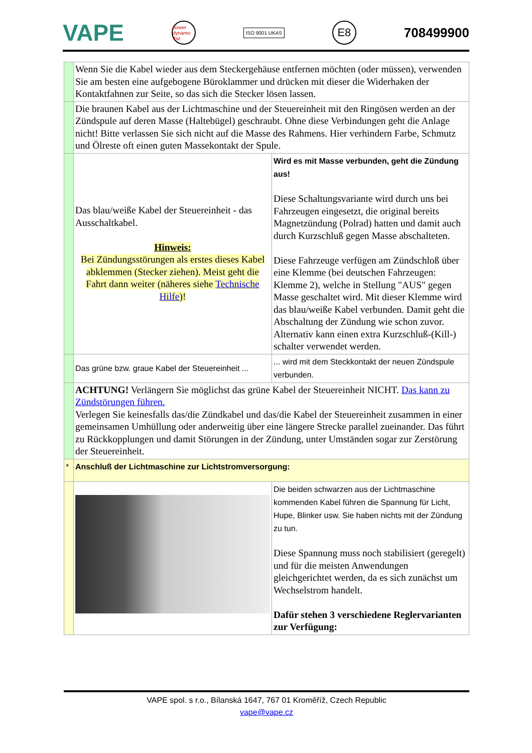VAPE power dynamo .biz ISO 9001 UKAS E8 708499900
| | Wenn Sie die Kabel wieder aus dem Steckergehäuse entfernen möchten (oder müssen), verwenden Sie am besten eine aufgebogene Büroklammer und drücken mit dieser die Widerhaken der Kontaktfahnen zur Seite, so das sich die Stecker lösen lassen. | |
| | Die braunen Kabel aus der Lichtmaschine und der Steuereinheit mit den Ringösen werden an der Zündspule auf deren Masse (Haltebügel) geschraubt. Ohne diese Verbindungen geht die Anlage nicht! Bitte verlassen Sie sich nicht auf die Masse des Rahmens. Hier verhindern Farbe, Schmutz und Ölreste oft einen guten Massekontakt der Spule. | |
| | Das blau/weiße Kabel der Steuereinheit - das Ausschaltkabel. Hinweis: Bei Zündungsstörungen als erstes dieses Kabel abklemmen (Stecker ziehen). Meist geht die Fahrt dann weiter (näheres siehe Technische Hilfe )! | Wird es mit Masse verbunden, geht die Zündung aus! Diese Schaltungsvariante wird durch uns bei Fahrzeugen eingesetzt, die original bereits Magnetzündung (Polrad) hatten und damit auch durch Kurzschluß gegen Masse abschalteten. Diese Fahrzeuge verfügen am Zündschloß über eine Klemme (bei deutschen Fahrzeugen: Klemme 2), welche in Stellung "AUS" gegen Masse geschaltet wird. Mit dieser Klemme wird das blau/weiße Kabel verbunden. Damit geht die Abschaltung der Zündung wie schon zuvor. Alternativ kann einen extra Kurzschluß-(Kill-) schalter verwendet werden. |
| | Das grüne bzw. graue Kabel der Steuereinheit ... | ... wird mit dem Steckkontakt der neuen Zündspule verbunden. |
| | ACHTUNG! Verlängern Sie möglichst das grüne Kabel der Steuereinheit NICHT. Das kann zu Zündstörungen führen. Verlegen Sie keinesfalls das/die Zündkabel und das/die Kabel der Steuereinheit zusammen in einer gemeinsamen Umhüllung oder anderweitig über eine längere Strecke parallel zueinander. Das führt zu Rückkopplungen und damit Störungen in der Zündung, unter Umständen sogar zur Zerstörung der Steuereinheit. | |
| * | Anschluß der Lichtmaschine zur Lichtstromversorgung: | |
| | | Die beiden schwarzen aus der Lichtmaschine kommenden Kabel führen die Spannung für Licht, Hupe, Blinker usw. Sie haben nichts mit der Zündung zu tun. Diese Spannung muss noch stabilisiert (geregelt) und für die meisten Anwendungen gleichgerichtet werden, da es sich zunächst um Wechselstrom handelt. Dafür stehen 3 verschiedene Reglervarianten zur Verfügung: |
VAPE spol. s r.o., Bílanská 1647, 767 01 Kroměříž, Czech Republic
vape@vape.cz